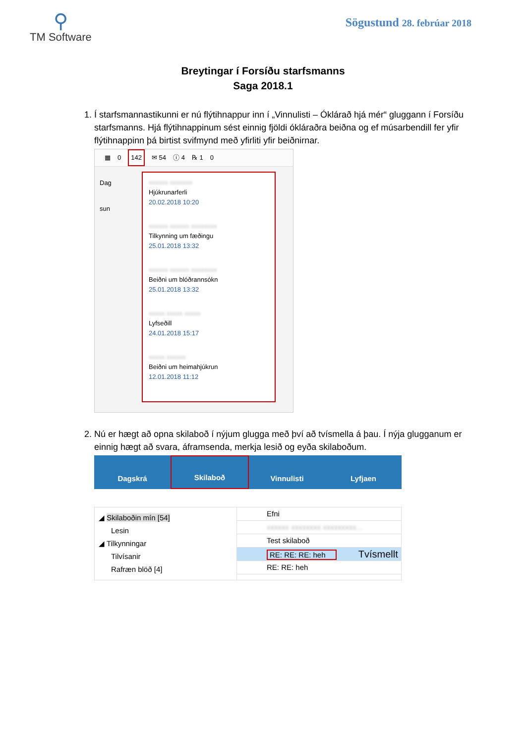⚲
TM Software
Sögustund 28. febrúar 2018
Breytingar í Forsíðu starfsmanns
Saga 2018.1
1. Í starfsmannastikunni er nú flýtihnappur inn í „Vinnulisti – Óklárað hjá mér“ gluggann í Forsíðu starfsmanns. Hjá flýtihnappinum sést einnig fjöldi ókláraðra beiðna og ef músarbendill fer yfir flýtihnappinn þá birtist svifmynd með yfirliti yfir beiðnirnar.
▦ 0 142 ✉ 54 ⓘ 4 ℞ 1 0
Dag
sun
xxxxxx xxxxxxx
Hjúkrunarferli
20.02.2018 10:20
xxxxxx xxxxxx xxxxxxxx
Tilkynning um fæðingu
25.01.2018 13:32
xxxxxx xxxxxx xxxxxxxx
Beiðni um blóðrannsókn
25.01.2018 13:32
xxxxx xxxxx xxxxx
Lyfseðill
24.01.2018 15:17
xxxxx xxxxxx
Beiðni um heimahjúkrun
12.01.2018 11:12
2. Nú er hægt að opna skilaboð í nýjum glugga með því að tvísmella á þau. Í nýja glugganum er einnig hægt að svara, áframsenda, merkja lesið og eyða skilaboðum.
Dagskrá Skilaboð Vinnulisti Lyfjaen
◢ Skilaboðin mín [54]
Lesin
◢ Tilkynningar
Tilvísanir
Rafræn blöð [4]
Efni
xxxxxx xxxxxxxx xxxxxxxxx...
Test skilaboð
RE: RE: RE: heh Tvísmellt
RE: RE: heh